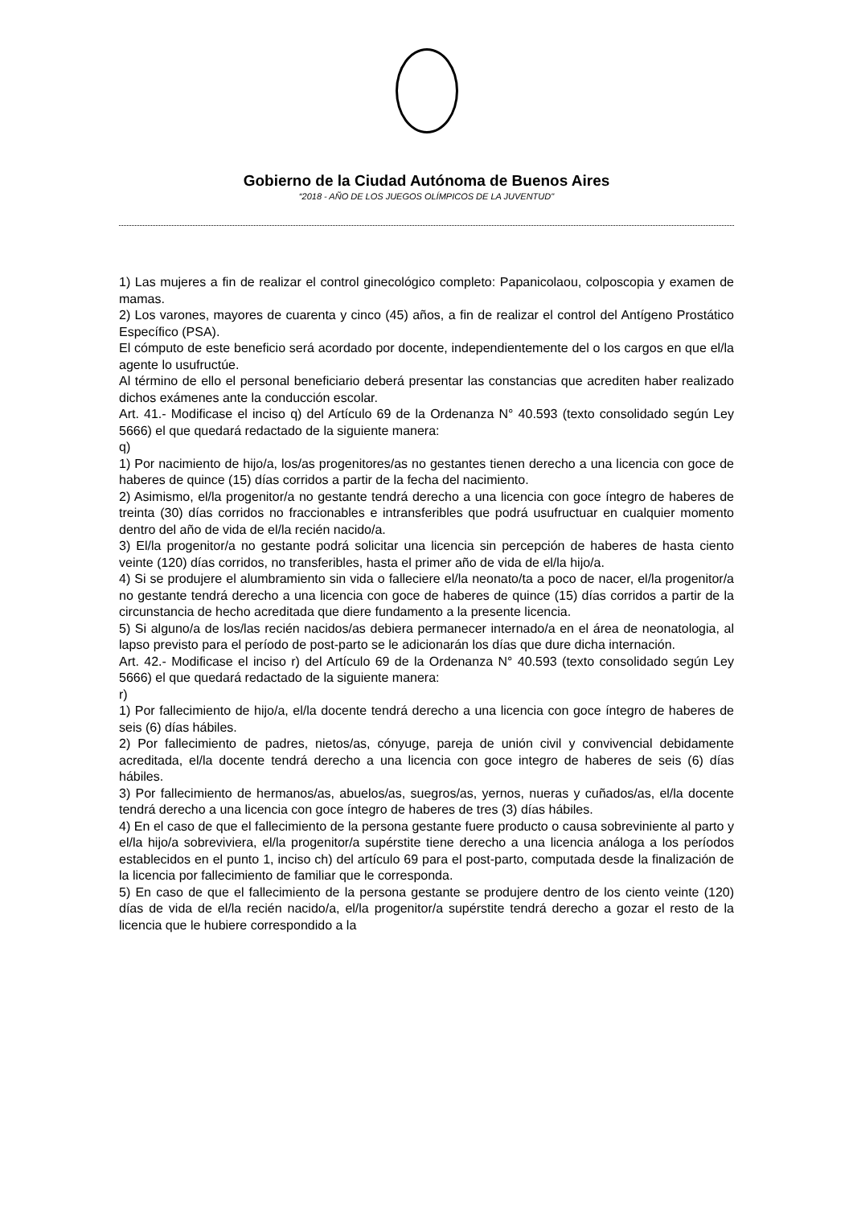Gobierno de la Ciudad Autónoma de Buenos Aires
“2018 - AÑO DE LOS JUEGOS OLÍMPICOS DE LA JUVENTUD"
1) Las mujeres a fin de realizar el control ginecológico completo: Papanicolaou, colposcopia y examen de mamas.
2) Los varones, mayores de cuarenta y cinco (45) años, a fin de realizar el control del Antígeno Prostático Específico (PSA).
El cómputo de este beneficio será acordado por docente, independientemente del o los cargos en que el/la agente lo usufructúe.
Al término de ello el personal beneficiario deberá presentar las constancias que acrediten haber realizado dichos exámenes ante la conducción escolar.
Art. 41.- Modificase el inciso q) del Artículo 69 de la Ordenanza N° 40.593 (texto consolidado según Ley 5666) el que quedará redactado de la siguiente manera:
q)
1) Por nacimiento de hijo/a, los/as progenitores/as no gestantes tienen derecho a una licencia con goce de haberes de quince (15) días corridos a partir de la fecha del nacimiento.
2) Asimismo, el/la progenitor/a no gestante tendrá derecho a una licencia con goce íntegro de haberes de treinta (30) días corridos no fraccionables e intransferibles que podrá usufructuar en cualquier momento dentro del año de vida de el/la recién nacido/a.
3) El/la progenitor/a no gestante podrá solicitar una licencia sin percepción de haberes de hasta ciento veinte (120) días corridos, no transferibles, hasta el primer año de vida de el/la hijo/a.
4) Si se produjere el alumbramiento sin vida o falleciere el/la neonato/ta a poco de nacer, el/la progenitor/a no gestante tendrá derecho a una licencia con goce de haberes de quince (15) días corridos a partir de la circunstancia de hecho acreditada que diere fundamento a la presente licencia.
5) Si alguno/a de los/las recién nacidos/as debiera permanecer internado/a en el área de neonatologia, al lapso previsto para el período de post-parto se le adicionarán los días que dure dicha internación.
Art. 42.- Modificase el inciso r) del Artículo 69 de la Ordenanza N° 40.593 (texto consolidado según Ley 5666) el que quedará redactado de la siguiente manera:
r)
1) Por fallecimiento de hijo/a, el/la docente tendrá derecho a una licencia con goce íntegro de haberes de seis (6) días hábiles.
2) Por fallecimiento de padres, nietos/as, cónyuge, pareja de unión civil y convivencial debidamente acreditada, el/la docente tendrá derecho a una licencia con goce integro de haberes de seis (6) días hábiles.
3) Por fallecimiento de hermanos/as, abuelos/as, suegros/as, yernos, nueras y cuñados/as, el/la docente tendrá derecho a una licencia con goce íntegro de haberes de tres (3) días hábiles.
4) En el caso de que el fallecimiento de la persona gestante fuere producto o causa sobreviniente al parto y el/la hijo/a sobreviviera, el/la progenitor/a supérstite tiene derecho a una licencia análoga a los períodos establecidos en el punto 1, inciso ch) del artículo 69 para el post-parto, computada desde la finalización de la licencia por fallecimiento de familiar que le corresponda.
5) En caso de que el fallecimiento de la persona gestante se produjere dentro de los ciento veinte (120) días de vida de el/la recién nacido/a, el/la progenitor/a supérstite tendrá derecho a gozar el resto de la licencia que le hubiere correspondido a la